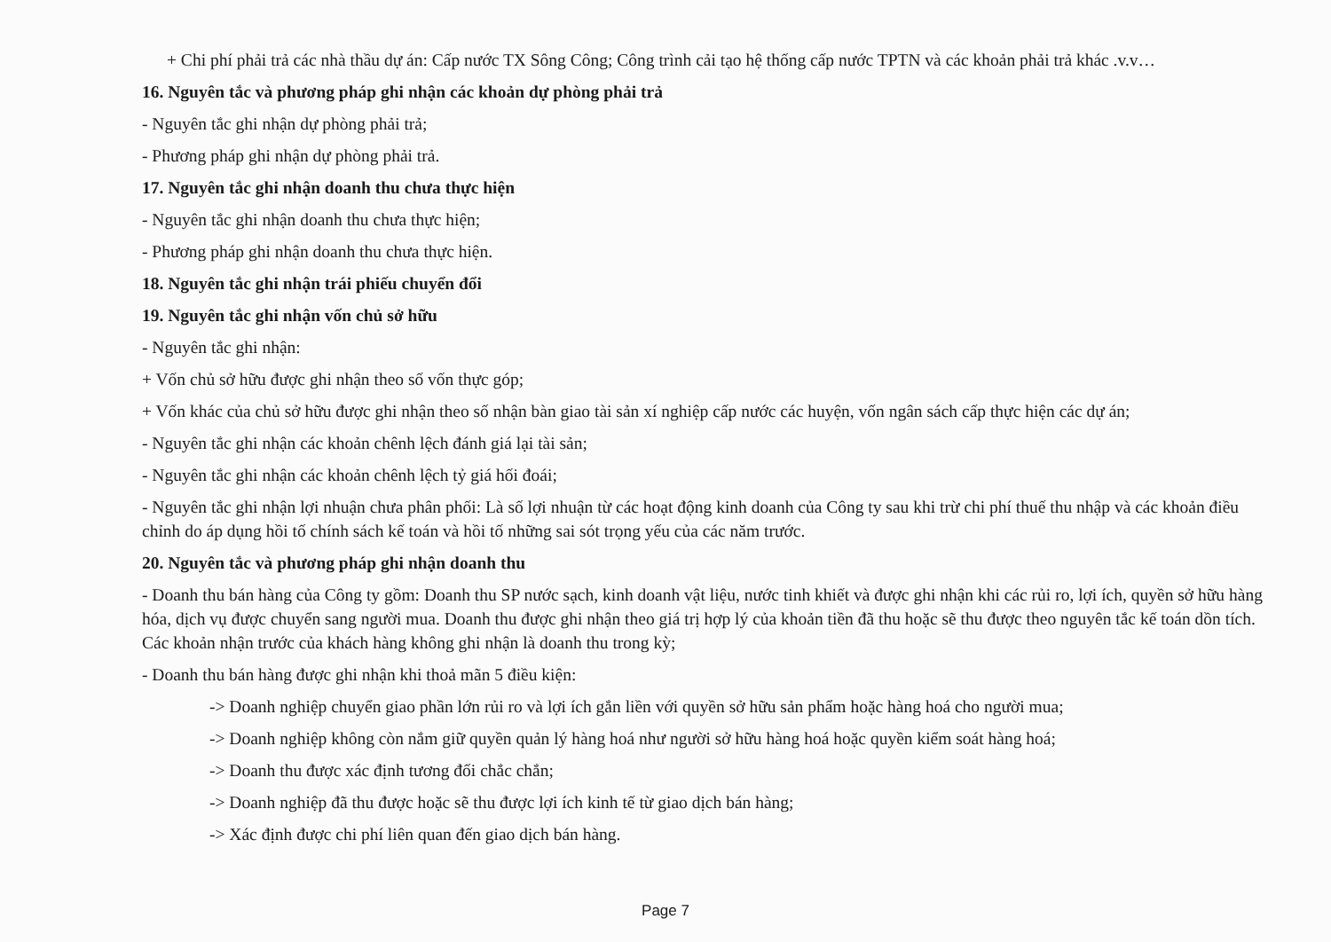+ Chi phí phải trả các nhà thầu dự án: Cấp nước TX Sông Công; Công trình cải tạo hệ thống cấp nước TPTN và các khoản phải trả khác .v.v…
16. Nguyên tắc và phương pháp ghi nhận các khoản dự phòng phải trả
- Nguyên tắc ghi nhận dự phòng phải trả;
- Phương pháp ghi nhận dự phòng phải trả.
17. Nguyên tắc ghi nhận doanh thu chưa thực hiện
- Nguyên tắc ghi nhận doanh thu chưa thực hiện;
- Phương pháp ghi nhận doanh thu chưa thực hiện.
18. Nguyên tắc ghi nhận trái phiếu chuyển đổi
19. Nguyên tắc ghi nhận vốn chủ sở hữu
- Nguyên tắc ghi nhận:
+ Vốn chủ sở hữu được ghi nhận theo số vốn thực góp;
+ Vốn khác của chủ sở hữu được ghi nhận theo số nhận bàn giao tài sản xí nghiệp cấp nước các huyện, vốn ngân sách cấp thực hiện các dự án;
- Nguyên tắc ghi nhận các khoản chênh lệch đánh giá lại tài sản;
- Nguyên tắc ghi nhận các khoản chênh lệch tỷ giá hối đoái;
- Nguyên tắc ghi nhận lợi nhuận chưa phân phối: Là số lợi nhuận từ các hoạt động kinh doanh của Công ty sau khi trừ chi phí thuế thu nhập và các khoản điều chỉnh do áp dụng hồi tố chính sách kế toán và hồi tố những sai sót trọng yếu của các năm trước.
20. Nguyên tắc và phương pháp ghi nhận doanh thu
- Doanh thu bán hàng của Công ty gồm: Doanh thu SP nước sạch, kinh doanh vật liệu, nước tinh khiết và được ghi nhận khi các rủi ro, lợi ích, quyền sở hữu hàng hóa, dịch vụ được chuyển sang người mua. Doanh thu được ghi nhận theo giá trị hợp lý của khoản tiền đã thu hoặc sẽ thu được theo nguyên tắc kế toán dồn tích. Các khoản nhận trước của khách hàng không ghi nhận là doanh thu trong kỳ;
- Doanh thu bán hàng được ghi nhận khi thoả mãn 5 điều kiện:
-> Doanh nghiệp chuyển giao phần lớn rủi ro và lợi ích gắn liền với quyền sở hữu sản phẩm hoặc hàng hoá cho người mua;
-> Doanh nghiệp không còn nắm giữ quyền quản lý hàng hoá như người sở hữu hàng hoá hoặc quyền kiểm soát hàng hoá;
-> Doanh thu được xác định tương đối chắc chắn;
-> Doanh nghiệp đã thu được hoặc sẽ thu được lợi ích kinh tế từ giao dịch bán hàng;
-> Xác định được chi phí liên quan đến giao dịch bán hàng.
Page 7